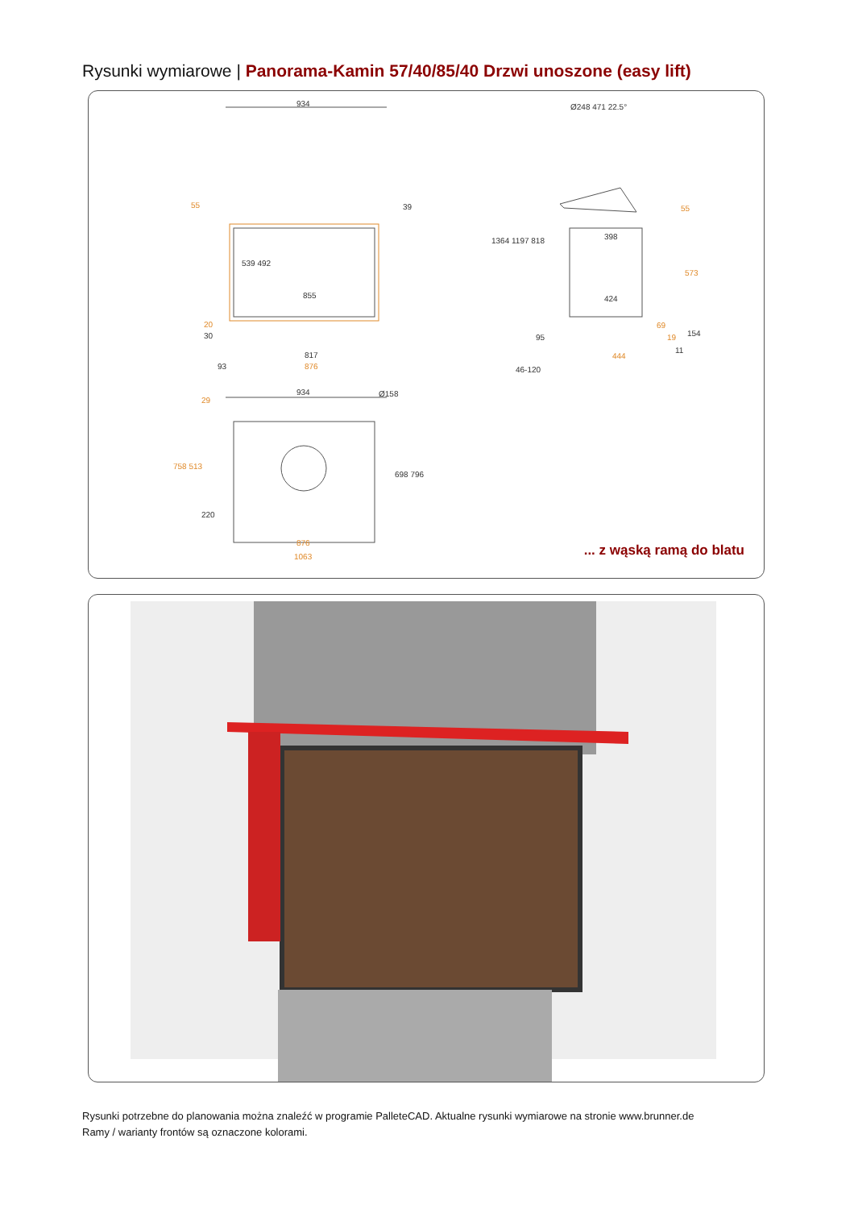Rysunki wymiarowe | Panorama-Kamin 57/40/85/40 Drzwi unoszone (easy lift)
934
55 39
855
817
876
20
30
93
539 492
Ø248 471 22.5°
398
424
55
573
1364 1197 818
95
69
19 154
11
444
46-120
934 Ø158
29
758 513
220
698 796
876
1063 ... z wąską ramą do blatu
Rysunki potrzebne do planowania można znaleźć w programie PalleteCAD. Aktualne rysunki wymiarowe na stronie www.brunner.de
Ramy / warianty frontów są oznaczone kolorami.